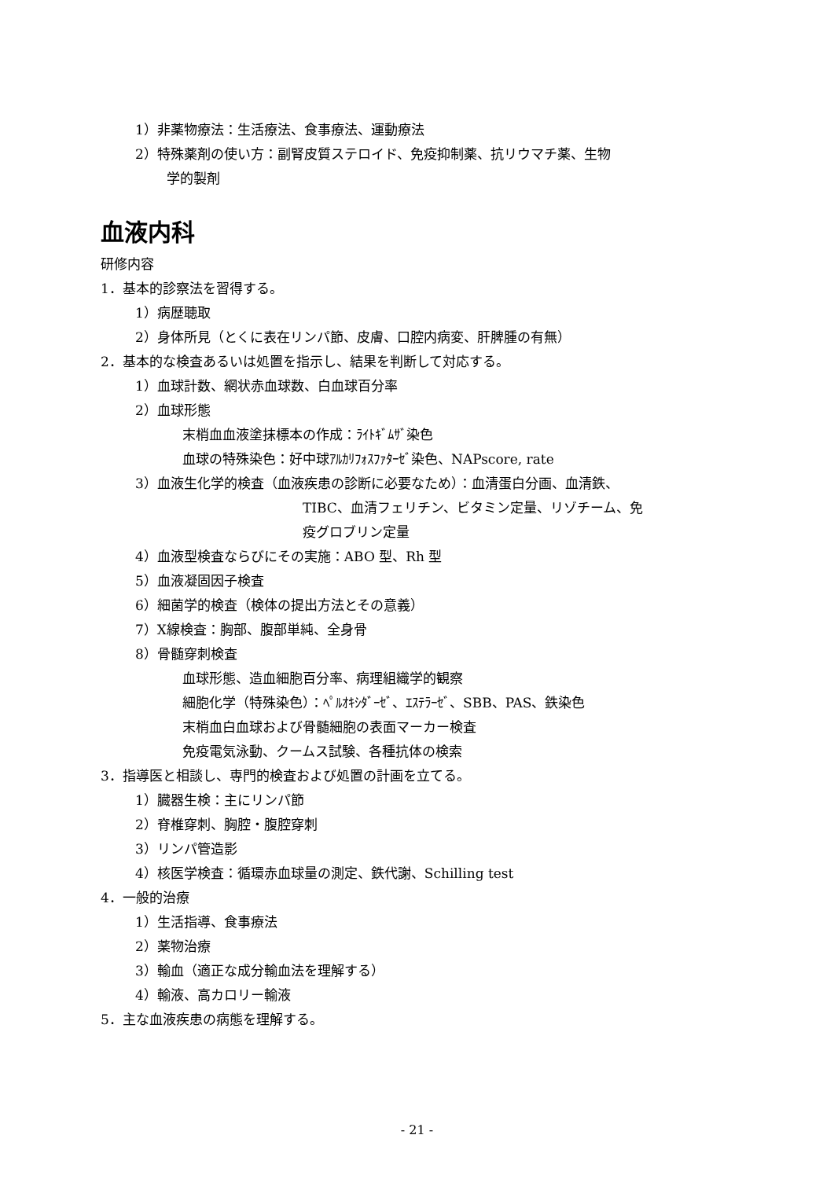1）非薬物療法：生活療法、食事療法、運動療法
2）特殊薬剤の使い方：副腎皮質ステロイド、免疫抑制薬、抗リウマチ薬、生物
学的製剤
血液内科
研修内容
1．基本的診察法を習得する。
1）病歴聴取
2）身体所見（とくに表在リンパ節、皮膚、口腔内病変、肝脾腫の有無）
2．基本的な検査あるいは処置を指示し、結果を判断して対応する。
1）血球計数、網状赤血球数、白血球百分率
2）血球形態
末梢血血液塗抹標本の作成：ﾗｲﾄｷﾞﾑｻﾞ染色
血球の特殊染色：好中球ｱﾙｶﾘﾌｫｽﾌｧﾀｰｾﾞ染色、NAPscore, rate
3）血液生化学的検査（血液疾患の診断に必要なため）：血清蛋白分画、血清鉄、
TIBC、血清フェリチン、ビタミン定量、リゾチーム、免
疫グロブリン定量
4）血液型検査ならびにその実施：ABO 型、Rh 型
5）血液凝固因子検査
6）細菌学的検査（検体の提出方法とその意義）
7）X線検査：胸部、腹部単純、全身骨
8）骨髄穿刺検査
血球形態、造血細胞百分率、病理組織学的観察
細胞化学（特殊染色）：ﾍﾟﾙｵｷｼﾀﾞｰｾﾞ、ｴｽﾃﾗｰｾﾞ、SBB、PAS、鉄染色
末梢血白血球および骨髄細胞の表面マーカー検査
免疫電気泳動、クームス試験、各種抗体の検索
3．指導医と相談し、専門的検査および処置の計画を立てる。
1）臓器生検：主にリンパ節
2）脊椎穿刺、胸腔・腹腔穿刺
3）リンパ管造影
4）核医学検査：循環赤血球量の測定、鉄代謝、Schilling test
4．一般的治療
1）生活指導、食事療法
2）薬物治療
3）輸血（適正な成分輸血法を理解する）
4）輸液、高カロリー輸液
5．主な血液疾患の病態を理解する。
- 21 -